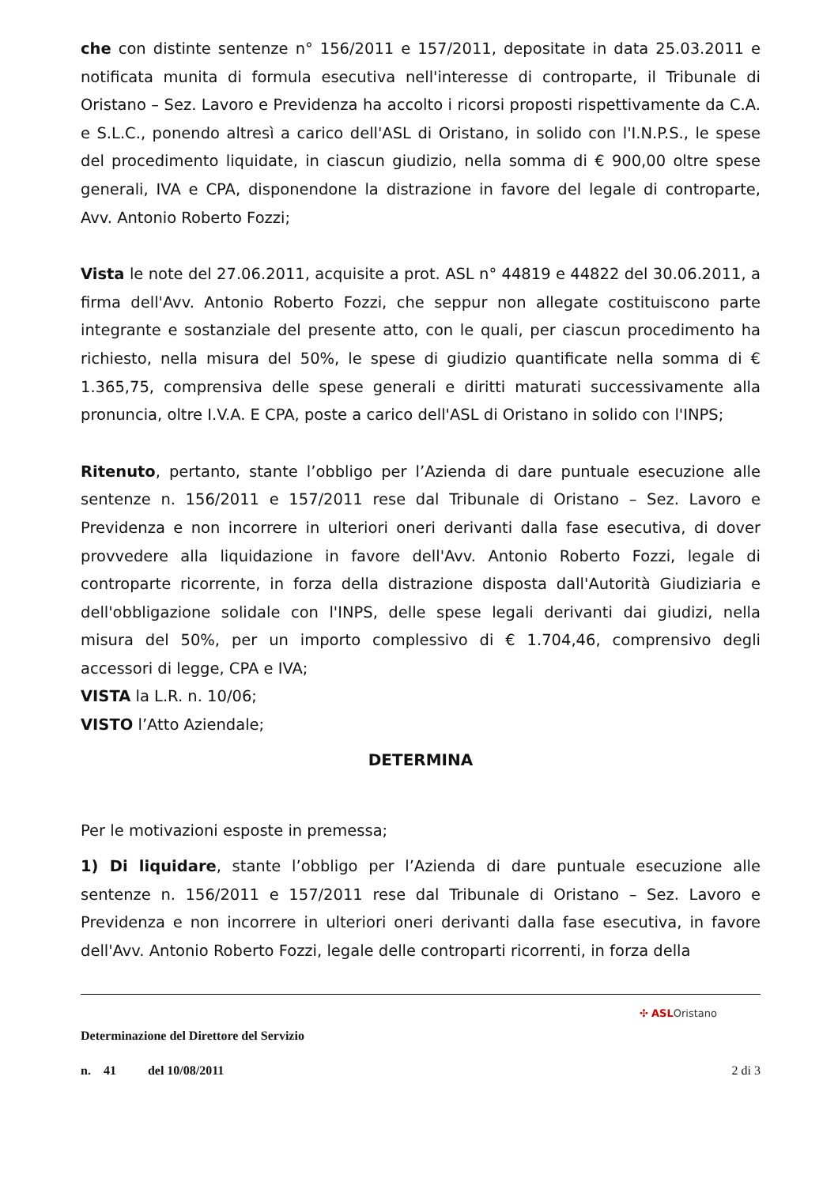che con distinte sentenze n° 156/2011 e 157/2011, depositate in data 25.03.2011 e notificata munita di formula esecutiva nell'interesse di controparte, il Tribunale di Oristano – Sez. Lavoro e Previdenza ha accolto i ricorsi proposti rispettivamente da C.A. e S.L.C., ponendo altresì a carico dell'ASL di Oristano, in solido con l'I.N.P.S., le spese del procedimento liquidate, in ciascun giudizio, nella somma di € 900,00 oltre spese generali, IVA e CPA, disponendone la distrazione in favore del legale di controparte, Avv. Antonio Roberto Fozzi;
Vista le note del 27.06.2011, acquisite a prot. ASL n° 44819 e 44822 del 30.06.2011, a firma dell'Avv. Antonio Roberto Fozzi, che seppur non allegate costituiscono parte integrante e sostanziale del presente atto, con le quali, per ciascun procedimento ha richiesto, nella misura del 50%, le spese di giudizio quantificate nella somma di € 1.365,75, comprensiva delle spese generali e diritti maturati successivamente alla pronuncia, oltre I.V.A. E CPA, poste a carico dell'ASL di Oristano in solido con l'INPS;
Ritenuto, pertanto, stante l’obbligo per l’Azienda di dare puntuale esecuzione alle sentenze n. 156/2011 e 157/2011 rese dal Tribunale di Oristano – Sez. Lavoro e Previdenza e non incorrere in ulteriori oneri derivanti dalla fase esecutiva, di dover provvedere alla liquidazione in favore dell'Avv. Antonio Roberto Fozzi, legale di controparte ricorrente, in forza della distrazione disposta dall'Autorità Giudiziaria e dell'obbligazione solidale con l'INPS, delle spese legali derivanti dai giudizi, nella misura del 50%, per un importo complessivo di € 1.704,46, comprensivo degli accessori di legge, CPA e IVA;
VISTA la L.R. n. 10/06;
VISTO l’Atto Aziendale;
DETERMINA
Per le motivazioni esposte in premessa;
1) Di liquidare, stante l’obbligo per l’Azienda di dare puntuale esecuzione alle sentenze n. 156/2011 e 157/2011 rese dal Tribunale di Oristano – Sez. Lavoro e Previdenza e non incorrere in ulteriori oneri derivanti dalla fase esecutiva, in favore dell'Avv. Antonio Roberto Fozzi, legale delle controparti ricorrenti, in forza della
✣ ASLOristano
Determinazione del Direttore del Servizio
n. 41 del 10/08/2011 2 di 3